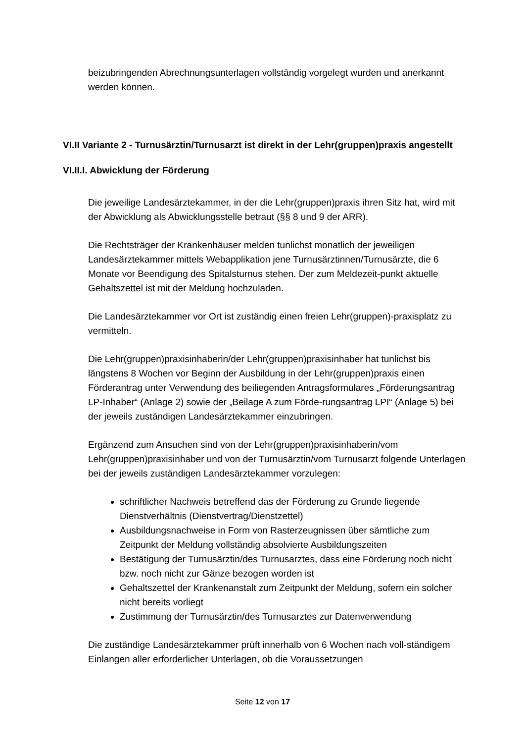beizubringenden Abrechnungsunterlagen vollständig vorgelegt wurden und anerkannt werden können.
VI.II Variante 2 - Turnusärztin/Turnusarzt ist direkt in der Lehr(gruppen)praxis angestellt
VI.II.I. Abwicklung der Förderung
Die jeweilige Landesärztekammer, in der die Lehr(gruppen)praxis ihren Sitz hat, wird mit der Abwicklung als Abwicklungsstelle betraut (§§ 8 und 9 der ARR).
Die Rechtsträger der Krankenhäuser melden tunlichst monatlich der jeweiligen Landesärztekammer mittels Webapplikation jene Turnusärztinnen/Turnusärzte, die 6 Monate vor Beendigung des Spitalsturnus stehen. Der zum Meldezeit-punkt aktuelle Gehaltszettel ist mit der Meldung hochzuladen.
Die Landesärztekammer vor Ort ist zuständig einen freien Lehr(gruppen)-praxisplatz zu vermitteln.
Die Lehr(gruppen)praxisinhaberin/der Lehr(gruppen)praxisinhaber hat tunlichst bis längstens 8 Wochen vor Beginn der Ausbildung in der Lehr(gruppen)praxis einen Förderantrag unter Verwendung des beiliegenden Antragsformulares „Förderungsantrag LP-Inhaber“ (Anlage 2) sowie der „Beilage A zum Förde-rungsantrag LPI“ (Anlage 5) bei der jeweils zuständigen Landesärztekammer einzubringen.
Ergänzend zum Ansuchen sind von der Lehr(gruppen)praxisinhaberin/vom Lehr(gruppen)praxisinhaber und von der Turnusärztin/vom Turnusarzt folgende Unterlagen bei der jeweils zuständigen Landesärztekammer vorzulegen:
schriftlicher Nachweis betreffend das der Förderung zu Grunde liegende Dienstverhältnis (Dienstvertrag/Dienstzettel)
Ausbildungsnachweise in Form von Rasterzeugnissen über sämtliche zum Zeitpunkt der Meldung vollständig absolvierte Ausbildungszeiten
Bestätigung der Turnusärztin/des Turnusarztes, dass eine Förderung noch nicht bzw. noch nicht zur Gänze bezogen worden ist
Gehaltszettel der Krankenanstalt zum Zeitpunkt der Meldung, sofern ein solcher nicht bereits vorliegt
Zustimmung der Turnusärztin/des Turnusarztes zur Datenverwendung
Die zuständige Landesärztekammer prüft innerhalb von 6 Wochen nach voll-ständigem Einlangen aller erforderlicher Unterlagen, ob die Voraussetzungen
Seite 12 von 17